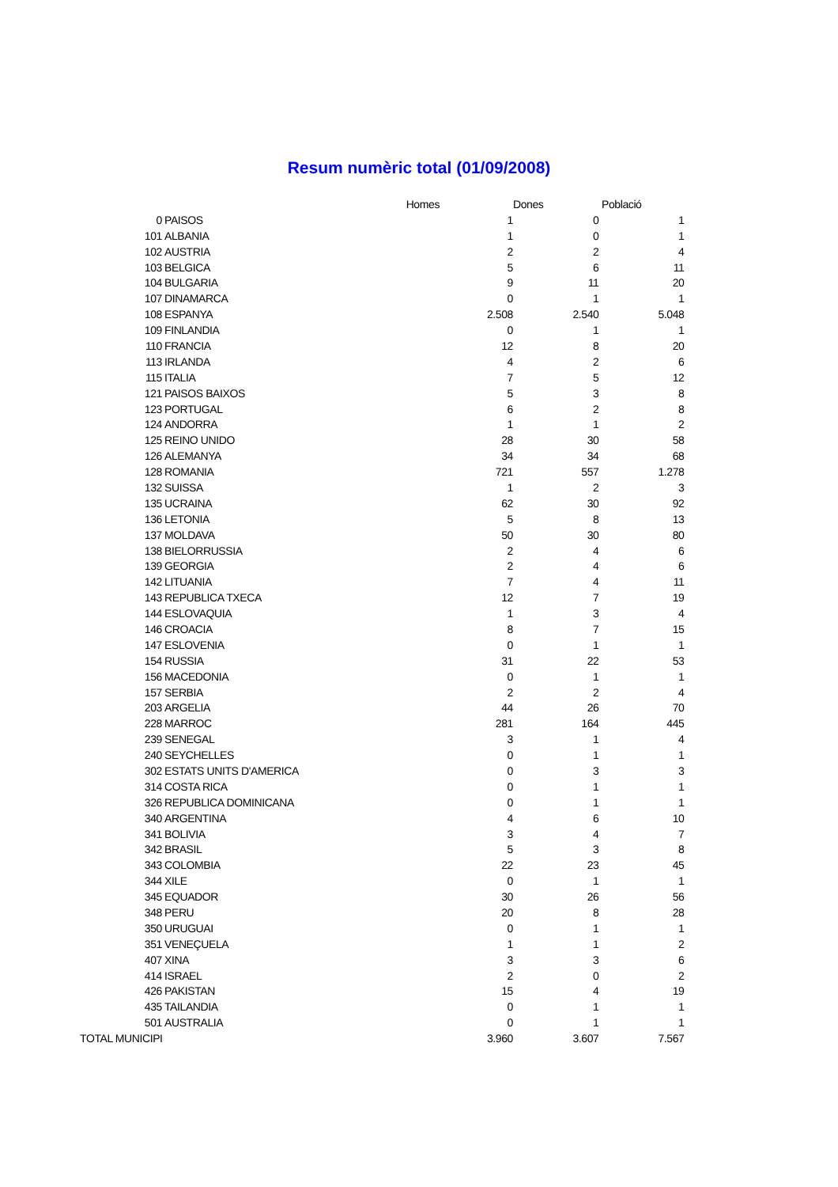Resum numèric total (01/09/2008)
| | | Homes | Dones | Població |
| --- | --- | --- | --- | --- |
| 0 | PAISOS | 1 | 0 | 1 |
| 101 | ALBANIA | 1 | 0 | 1 |
| 102 | AUSTRIA | 2 | 2 | 4 |
| 103 | BELGICA | 5 | 6 | 11 |
| 104 | BULGARIA | 9 | 11 | 20 |
| 107 | DINAMARCA | 0 | 1 | 1 |
| 108 | ESPANYA | 2.508 | 2.540 | 5.048 |
| 109 | FINLANDIA | 0 | 1 | 1 |
| 110 | FRANCIA | 12 | 8 | 20 |
| 113 | IRLANDA | 4 | 2 | 6 |
| 115 | ITALIA | 7 | 5 | 12 |
| 121 | PAISOS BAIXOS | 5 | 3 | 8 |
| 123 | PORTUGAL | 6 | 2 | 8 |
| 124 | ANDORRA | 1 | 1 | 2 |
| 125 | REINO UNIDO | 28 | 30 | 58 |
| 126 | ALEMANYA | 34 | 34 | 68 |
| 128 | ROMANIA | 721 | 557 | 1.278 |
| 132 | SUISSA | 1 | 2 | 3 |
| 135 | UCRAINA | 62 | 30 | 92 |
| 136 | LETONIA | 5 | 8 | 13 |
| 137 | MOLDAVA | 50 | 30 | 80 |
| 138 | BIELORRUSSIA | 2 | 4 | 6 |
| 139 | GEORGIA | 2 | 4 | 6 |
| 142 | LITUANIA | 7 | 4 | 11 |
| 143 | REPUBLICA TXECA | 12 | 7 | 19 |
| 144 | ESLOVAQUIA | 1 | 3 | 4 |
| 146 | CROACIA | 8 | 7 | 15 |
| 147 | ESLOVENIA | 0 | 1 | 1 |
| 154 | RUSSIA | 31 | 22 | 53 |
| 156 | MACEDONIA | 0 | 1 | 1 |
| 157 | SERBIA | 2 | 2 | 4 |
| 203 | ARGELIA | 44 | 26 | 70 |
| 228 | MARROC | 281 | 164 | 445 |
| 239 | SENEGAL | 3 | 1 | 4 |
| 240 | SEYCHELLES | 0 | 1 | 1 |
| 302 | ESTATS UNITS D'AMERICA | 0 | 3 | 3 |
| 314 | COSTA RICA | 0 | 1 | 1 |
| 326 | REPUBLICA DOMINICANA | 0 | 1 | 1 |
| 340 | ARGENTINA | 4 | 6 | 10 |
| 341 | BOLIVIA | 3 | 4 | 7 |
| 342 | BRASIL | 5 | 3 | 8 |
| 343 | COLOMBIA | 22 | 23 | 45 |
| 344 | XILE | 0 | 1 | 1 |
| 345 | EQUADOR | 30 | 26 | 56 |
| 348 | PERU | 20 | 8 | 28 |
| 350 | URUGUAI | 0 | 1 | 1 |
| 351 | VENEÇUELA | 1 | 1 | 2 |
| 407 | XINA | 3 | 3 | 6 |
| 414 | ISRAEL | 2 | 0 | 2 |
| 426 | PAKISTAN | 15 | 4 | 19 |
| 435 | TAILANDIA | 0 | 1 | 1 |
| 501 | AUSTRALIA | 0 | 1 | 1 |
| TOTAL MUNICIPI | | 3.960 | 3.607 | 7.567 |